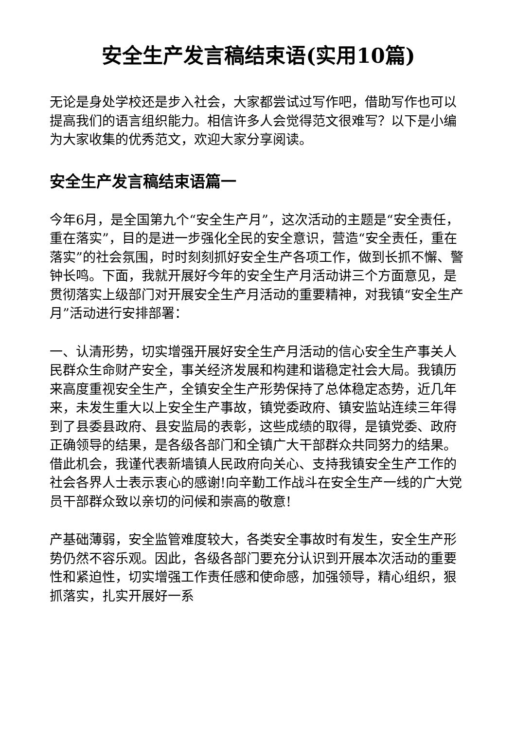安全生产发言稿结束语(实用10篇)
无论是身处学校还是步入社会，大家都尝试过写作吧，借助写作也可以提高我们的语言组织能力。相信许多人会觉得范文很难写？以下是小编为大家收集的优秀范文，欢迎大家分享阅读。
安全生产发言稿结束语篇一
今年6月，是全国第九个“安全生产月”，这次活动的主题是“安全责任，重在落实”，目的是进一步强化全民的安全意识，营造“安全责任，重在落实”的社会氛围，时时刻刻抓好安全生产各项工作，做到长抓不懈、警钟长鸣。下面，我就开展好今年的安全生产月活动讲三个方面意见，是贯彻落实上级部门对开展安全生产月活动的重要精神，对我镇“安全生产月”活动进行安排部署：
一、认清形势，切实增强开展好安全生产月活动的信心安全生产事关人民群众生命财产安全，事关经济发展和构建和谐稳定社会大局。我镇历来高度重视安全生产，全镇安全生产形势保持了总体稳定态势，近几年来，未发生重大以上安全生产事故，镇党委政府、镇安监站连续三年得到了县委县政府、县安监局的表彰，这些成绩的取得，是镇党委、政府正确领导的结果，是各级各部门和全镇广大干部群众共同努力的结果。借此机会，我谨代表新墙镇人民政府向关心、支持我镇安全生产工作的社会各界人士表示衷心的感谢!向辛勤工作战斗在安全生产一线的广大党员干部群众致以亲切的问候和崇高的敬意!
产基础薄弱，安全监管难度较大，各类安全事故时有发生，安全生产形势仍然不容乐观。因此，各级各部门要充分认识到开展本次活动的重要性和紧迫性，切实增强工作责任感和使命感，加强领导，精心组织，狠抓落实，扎实开展好一系